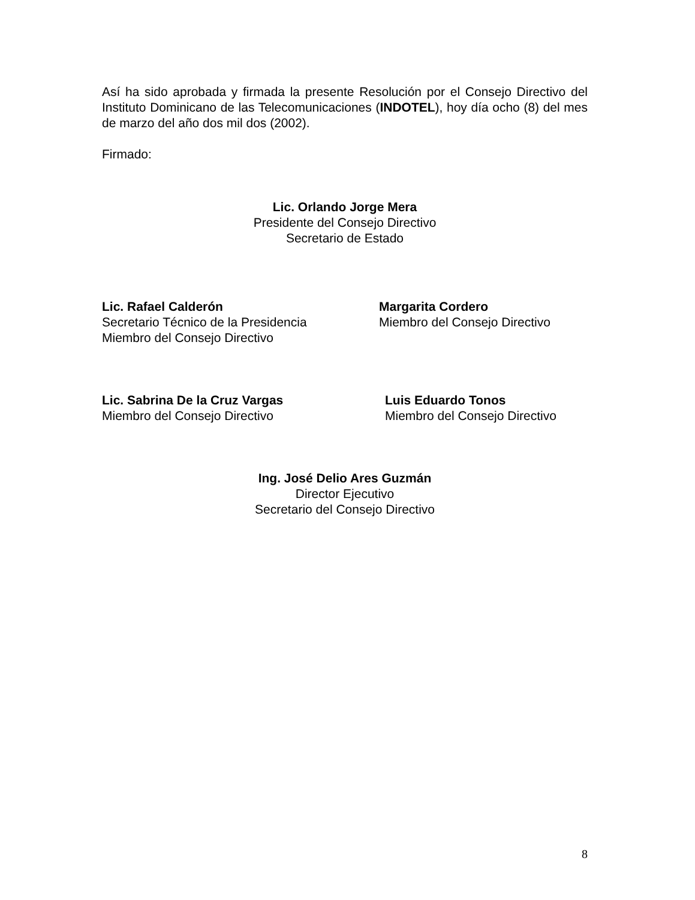Así ha sido aprobada y firmada la presente Resolución por el Consejo Directivo del Instituto Dominicano de las Telecomunicaciones (INDOTEL), hoy día ocho (8) del mes de marzo del año dos mil dos (2002).
Firmado:
Lic. Orlando Jorge Mera
Presidente del Consejo Directivo
Secretario de Estado
Lic. Rafael Calderón
Secretario Técnico de la Presidencia
Miembro del Consejo Directivo
Margarita Cordero
Miembro del Consejo Directivo
Lic. Sabrina De la Cruz Vargas
Miembro del Consejo Directivo
Luis Eduardo Tonos
Miembro del Consejo Directivo
Ing. José Delio Ares Guzmán
Director Ejecutivo
Secretario del Consejo Directivo
8